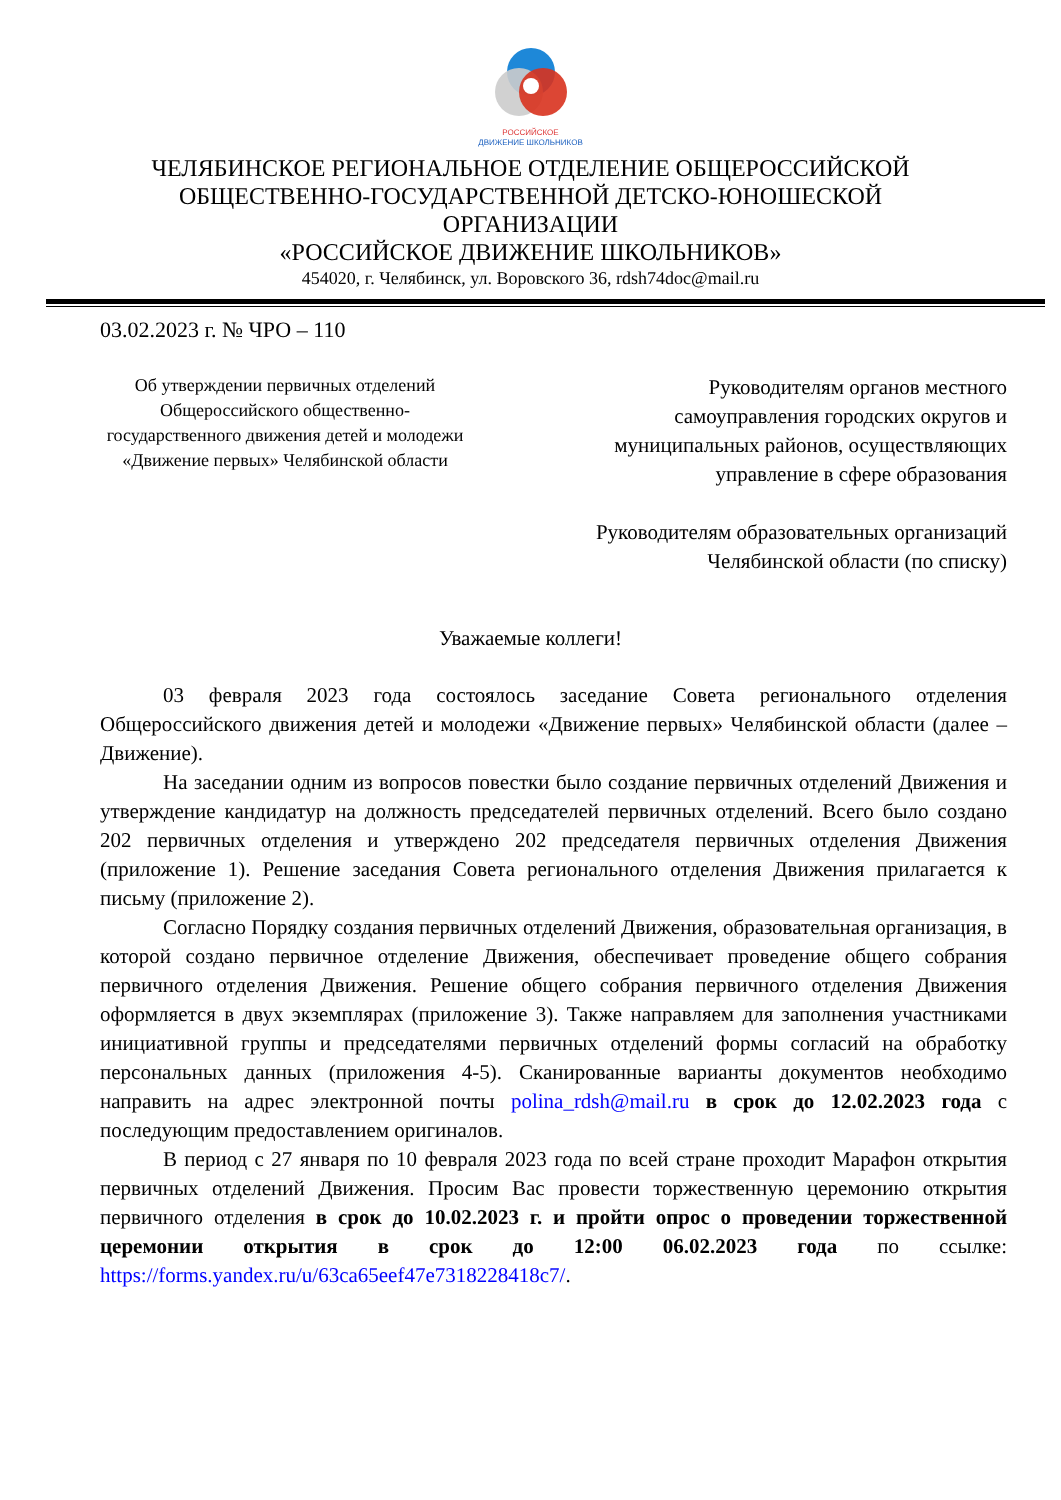РОССИЙСКОЕ
ДВИЖЕНИЕ ШКОЛЬНИКОВ
ЧЕЛЯБИНСКОЕ РЕГИОНАЛЬНОЕ ОТДЕЛЕНИЕ ОБЩЕРОССИЙСКОЙ
ОБЩЕСТВЕННО-ГОСУДАРСТВЕННОЙ ДЕТСКО-ЮНОШЕСКОЙ
ОРГАНИЗАЦИИ
«РОССИЙСКОЕ ДВИЖЕНИЕ ШКОЛЬНИКОВ»
454020, г. Челябинск, ул. Воровского 36, rdsh74doc@mail.ru
03.02.2023 г. № ЧРО – 110
Об утверждении первичных отделений Общероссийского общественно-государственного движения детей и молодежи «Движение первых» Челябинской области
Руководителям органов местного самоуправления городских округов и муниципальных районов, осуществляющих управление в сфере образования
Руководителям образовательных организаций Челябинской области (по списку)
Уважаемые коллеги!
03 февраля 2023 года состоялось заседание Совета регионального отделения Общероссийского движения детей и молодежи «Движение первых» Челябинской области (далее – Движение).
На заседании одним из вопросов повестки было создание первичных отделений Движения и утверждение кандидатур на должность председателей первичных отделений. Всего было создано 202 первичных отделения и утверждено 202 председателя первичных отделения Движения (приложение 1). Решение заседания Совета регионального отделения Движения прилагается к письму (приложение 2).
Согласно Порядку создания первичных отделений Движения, образовательная организация, в которой создано первичное отделение Движения, обеспечивает проведение общего собрания первичного отделения Движения. Решение общего собрания первичного отделения Движения оформляется в двух экземплярах (приложение 3). Также направляем для заполнения участниками инициативной группы и председателями первичных отделений формы согласий на обработку персональных данных (приложения 4-5). Сканированные варианты документов необходимо направить на адрес электронной почты polina_rdsh@mail.ru в срок до 12.02.2023 года с последующим предоставлением оригиналов.
В период с 27 января по 10 февраля 2023 года по всей стране проходит Марафон открытия первичных отделений Движения. Просим Вас провести торжественную церемонию открытия первичного отделения в срок до 10.02.2023 г. и пройти опрос о проведении торжественной церемонии открытия в срок до 12:00 06.02.2023 года по ссылке: https://forms.yandex.ru/u/63ca65eef47e7318228418c7/.